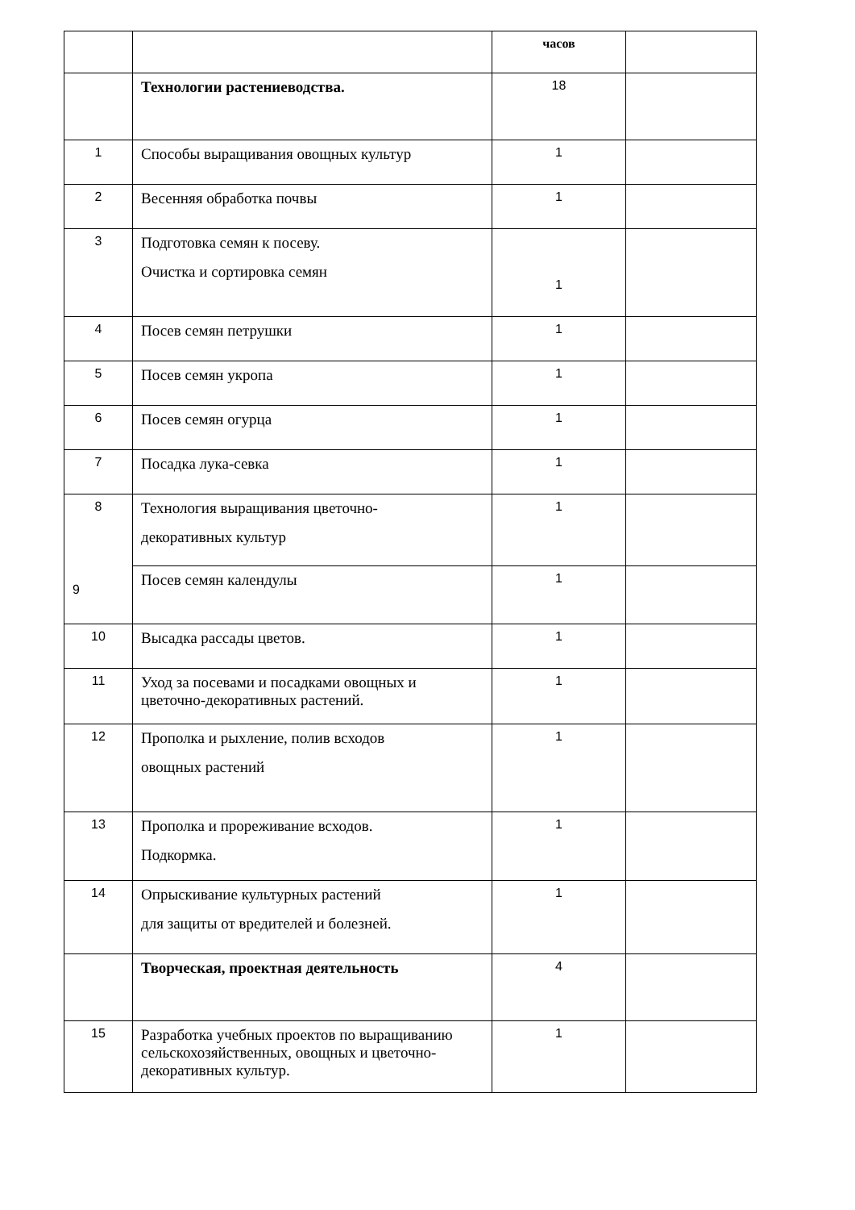| | | часов | |
| | Технологии растениеводства. | 18 | |
| 1 | Способы выращивания овощных культур | 1 | |
| 2 | Весенняя обработка почвы | 1 | |
| 3 | Подготовка семян к посеву. Очистка и сортировка семян | 1 | |
| 4 | Посев семян петрушки | 1 | |
| 5 | Посев семян укропа | 1 | |
| 6 | Посев семян огурца | 1 | |
| 7 | Посадка лука-севка | 1 | |
| 8 | Технология выращивания цветочно- декоративных культур | 1 | |
| 9 | Посев семян календулы | 1 | |
| 10 | Высадка рассады цветов. | 1 | |
| 11 | Уход за посевами и посадками овощных и цветочно-декоративных растений. | 1 | |
| 12 | Прополка и рыхление, полив всходов овощных растений | 1 | |
| 13 | Прополка и прореживание всходов. Подкормка. | 1 | |
| 14 | Опрыскивание культурных растений для защиты от вредителей и болезней. | 1 | |
| | Творческая, проектная деятельность | 4 | |
| 15 | Разработка учебных проектов по выращиванию сельскохозяйственных, овощных и цветочно-декоративных культур. | 1 | |